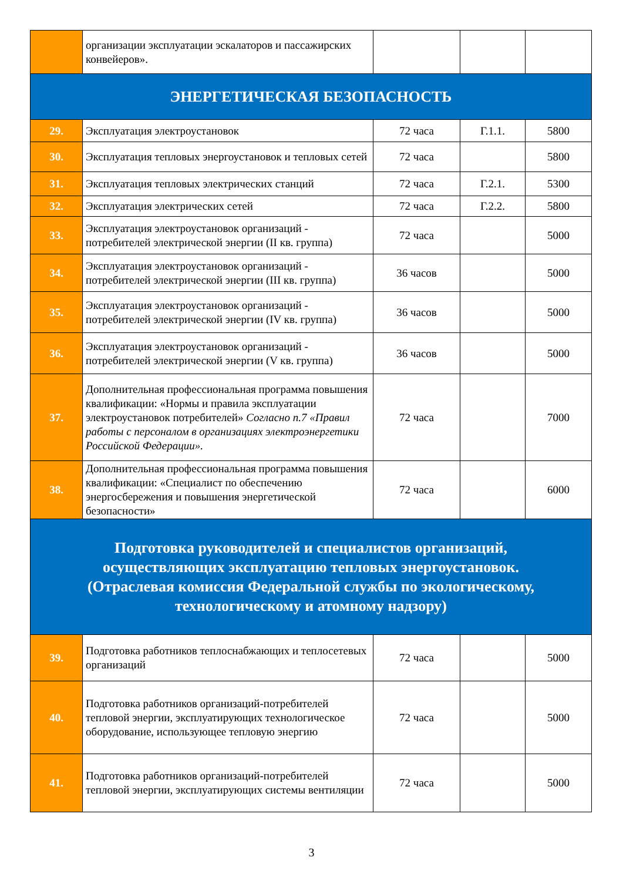| | организации эксплуатации эскалаторов и пассажирских конвейеров». | | | |
| ЭНЕРГЕТИЧЕСКАЯ БЕЗОПАСНОСТЬ | | | | |
| 29. | Эксплуатация электроустановок | 72 часа | Г.1.1. | 5800 |
| 30. | Эксплуатация тепловых энергоустановок и тепловых сетей | 72 часа | | 5800 |
| 31. | Эксплуатация тепловых электрических станций | 72 часа | Г.2.1. | 5300 |
| 32. | Эксплуатация электрических сетей | 72 часа | Г.2.2. | 5800 |
| 33. | Эксплуатация электроустановок организаций - потребителей электрической энергии (II кв. группа) | 72 часа | | 5000 |
| 34. | Эксплуатация электроустановок организаций - потребителей электрической энергии (III кв. группа) | 36 часов | | 5000 |
| 35. | Эксплуатация электроустановок организаций - потребителей электрической энергии (IV кв. группа) | 36 часов | | 5000 |
| 36. | Эксплуатация электроустановок организаций - потребителей электрической энергии (V кв. группа) | 36 часов | | 5000 |
| 37. | Дополнительная профессиональная программа повышения квалификации: «Нормы и правила эксплуатации электроустановок потребителей» Согласно п.7 «Правил работы с персоналом в организациях электроэнергетики Российской Федерации». | 72 часа | | 7000 |
| 38. | Дополнительная профессиональная программа повышения квалификации: «Специалист по обеспечению энергосбережения и повышения энергетической безопасности» | 72 часа | | 6000 |
| Подготовка руководителей и специалистов организаций, осуществляющих эксплуатацию тепловых энергоустановок. (Отраслевая комиссия Федеральной службы по экологическому, технологическому и атомному надзору) | | | | |
| 39. | Подготовка работников теплоснабжающих и теплосетевых организаций | 72 часа | | 5000 |
| 40. | Подготовка работников организаций-потребителей тепловой энергии, эксплуатирующих технологическое оборудование, использующее тепловую энергию | 72 часа | | 5000 |
| 41. | Подготовка работников организаций-потребителей тепловой энергии, эксплуатирующих системы вентиляции | 72 часа | | 5000 |
3